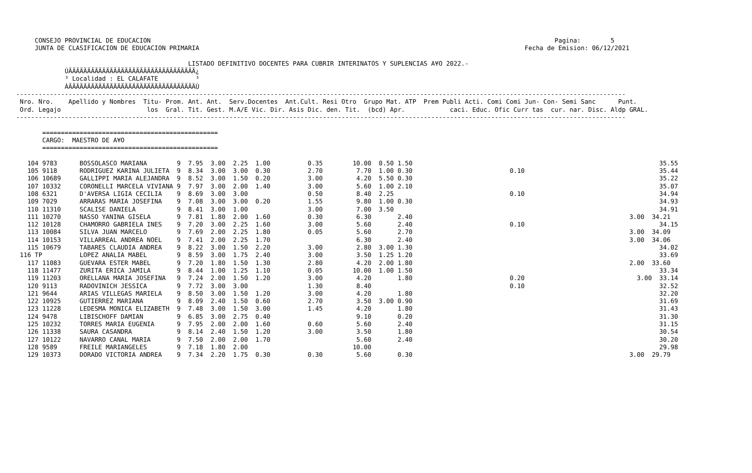CONSEJO PROVINCIAL DE EDUCACION                                                                                                            Pagina:        5
     JUNTA DE CLASIFICACION DE EDUCACION PRIMARIA                                                                                       Fecha de Emision: 06/12/2021

                                              LISTADO DEFINITIVO DOCENTES PARA CUBRIR INTERINATOS Y SUPLENCIAS A¥O 2022.-
             ÚÄÄÄÄÄÄÄÄÄÄÄÄÄÄÄÄÄÄÄÄÄÄÄÄÄÄÄÄÄÄÄÄÄÄ¿
             ³ Localidad : EL CALAFATE          ³
             ÀÄÄÄÄÄÄÄÄÄÄÄÄÄÄÄÄÄÄÄÄÄÄÄÄÄÄÄÄÄÄÄÄÄÄÙ
-------------------------------------------------------------------------------------------------------------------------------------------------------------------
 Nro. Nro.    Apellido y Nombres  Titu- Prom. Ant. Ant.  Serv.Docentes  Ant.Cult. Resi Otro  Grupo Mat. ATP  Prem Publi Acti. Comi Comi Jun- Con- Semi Sanc      Punt.
 Ord. Legajo                       los  Gral. Tit. Gest. M.A/E Vic. Dir. Asis Dic. den. Tit.  (bcd) Apr.            caci. Educ. Ofic Curr tas  cur. nar. Disc. Aldp GRAL.
-------------------------------------------------------------------------------------------------------------------------------------------------------------------

       ===============================================
       CARGO:  MAESTRO DE A¥O
       ===============================================

   104 9783      BOSSOLASCO MARIANA        9  7.95  3.00  2.25  1.00          0.35        10.00  0.50 1.50                                                                  35.55
   105 9118      RODRIGUEZ KARINA JULIETA  9  8.34  3.00  3.00  0.30          2.70         7.70  1.00 0.30                          0.10                                    35.44
   106 10689     GALLIPPI MARIA ALEJANDRA  9  8.52  3.00  1.50  0.20          3.00         4.20  5.50 0.30                                                                  35.22
   107 10332     CORONELLI MARCELA VIVIANA 9  7.97  3.00  2.00  1.40          3.00         5.60  1.00 2.10                                                                  35.07
   108 6321      D'AVERSA LIGIA CECILIA    9  8.69  3.00  3.00                0.50         8.40  2.25                               0.10                                    34.94
   109 7029      ARRARAS MARIA JOSEFINA    9  7.08  3.00  3.00  0.20          1.55         9.80  1.00 0.30                                                                  34.93
   110 11310     SCALISE DANIELA           9  8.41  3.00  1.00                3.00         7.00  3.50                                                                       34.91
   111 10270     NASSO YANINA GISELA       9  7.81  1.80  2.00  1.60          0.30         6.30       2.40                                                          3.00  34.21
   112 10128     CHAMORRO GABRIELA INES    9  7.20  3.00  2.25  1.60          3.00         5.60       2.40                          0.10                                    34.15
   113 10084     SILVA JUAN MARCELO        9  7.69  2.00  2.25  1.80          0.05         5.60       2.70                                                          3.00  34.09
   114 10153     VILLARREAL ANDREA NOEL    9  7.41  2.00  2.25  1.70                       6.30       2.40                                                          3.00  34.06
   115 10679     TABARES CLAUDIA ANDREA    9  8.22  3.00  1.50  2.20          3.00         2.80  3.00 1.30                                                                  34.02
 116 TP          LOPEZ ANALIA MABEL        9  8.59  3.00  1.75  2.40          3.00         3.50  1.25 1.20                                                                  33.69
   117 11083     GUEVARA ESTER MABEL       9  7.20  1.80  1.50  1.30          2.80         4.20  2.00 1.80                                                          2.00  33.60
   118 11477     ZURITA ERICA JAMILA       9  8.44  1.00  1.25  1.10          0.05        10.00  1.00 1.50                                                                  33.34
   119 11203     ORELLANA MARIA JOSEFINA   9  7.24  2.00  1.50  1.20          3.00         4.20       1.80                          0.20                              3.00  33.14
   120 9113      RADOVINICH JESSICA        9  7.72  3.00  3.00                1.30         8.40                                     0.10                                    32.52
   121 9644      ARIAS VILLEGAS MARIELA    9  8.50  3.00  1.50  1.20          3.00         4.20       1.80                                                                  32.20
   122 10925     GUTIERREZ MARIANA         9  8.09  2.40  1.50  0.60          2.70         3.50  3.00 0.90                                                                  31.69
   123 11228     LEDESMA MONICA ELIZABETH  9  7.48  3.00  1.50  3.00          1.45         4.20       1.80                                                                  31.43
   124 9478      LIBISCHOFF DAMIAN         9  6.85  3.00  2.75  0.40                       9.10       0.20                                                                  31.30
   125 10232     TORRES MARIA EUGENIA      9  7.95  2.00  2.00  1.60          0.60         5.60       2.40                                                                  31.15
   126 11338     SAURA CASANDRA            9  8.14  2.40  1.50  1.20          3.00         3.50       1.80                                                                  30.54
   127 10122     NAVARRO CANAL MARIA       9  7.50  2.00  2.00  1.70                       5.60       2.40                                                                  30.20
   128 9589      FREILE MARIANGELES        9  7.18  1.80  2.00                            10.00                                                                             29.98
   129 10373     DORADO VICTORIA ANDREA    9  7.34  2.20  1.75  0.30          0.30         5.60       0.30                                                          3.00  29.79